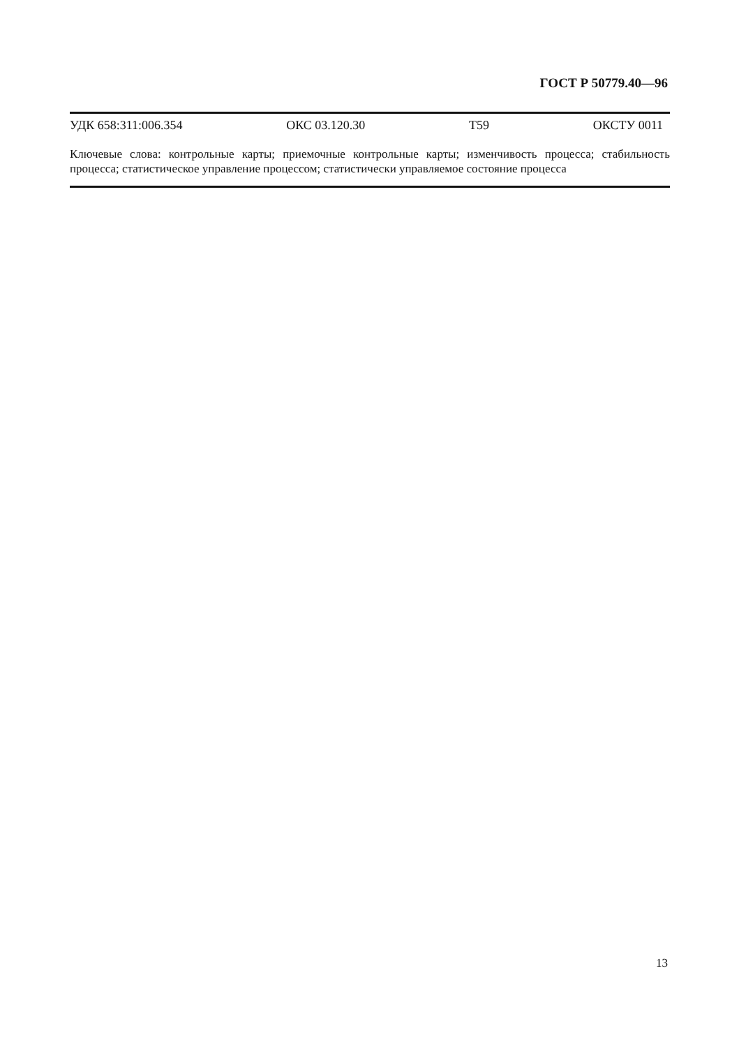ГОСТ Р 50779.40—96
УДК 658:311:006.354 ОКС 03.120.30 Т59 ОКСТУ 0011
Ключевые слова: контрольные карты; приемочные контрольные карты; изменчивость процесса; стабильность процесса; статистическое управление процессом; статистически управляемое состояние процесса
13